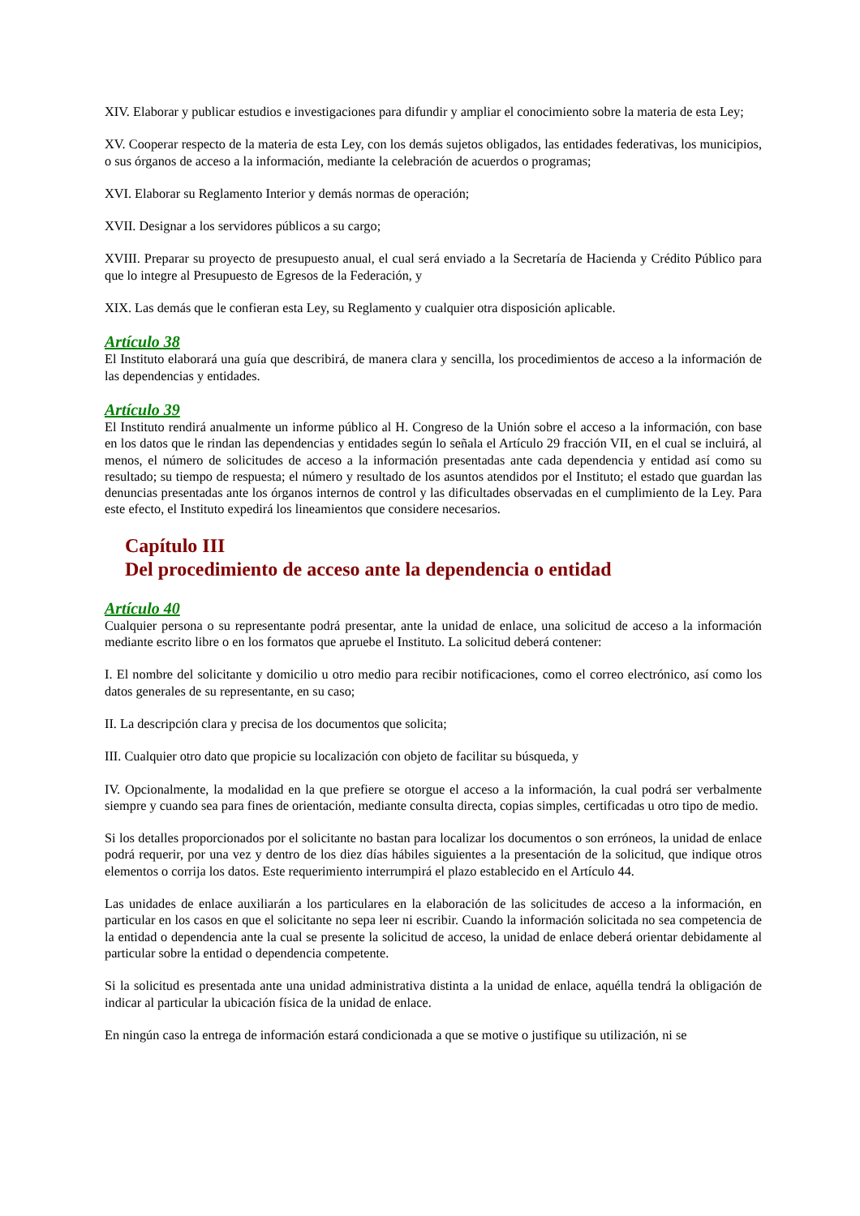XIV. Elaborar y publicar estudios e investigaciones para difundir y ampliar el conocimiento sobre la materia de esta Ley;
XV. Cooperar respecto de la materia de esta Ley, con los demás sujetos obligados, las entidades federativas, los municipios, o sus órganos de acceso a la información, mediante la celebración de acuerdos o programas;
XVI. Elaborar su Reglamento Interior y demás normas de operación;
XVII. Designar a los servidores públicos a su cargo;
XVIII. Preparar su proyecto de presupuesto anual, el cual será enviado a la Secretaría de Hacienda y Crédito Público para que lo integre al Presupuesto de Egresos de la Federación, y
XIX. Las demás que le confieran esta Ley, su Reglamento y cualquier otra disposición aplicable.
Artículo 38
El Instituto elaborará una guía que describirá, de manera clara y sencilla, los procedimientos de acceso a la información de las dependencias y entidades.
Artículo 39
El Instituto rendirá anualmente un informe público al H. Congreso de la Unión sobre el acceso a la información, con base en los datos que le rindan las dependencias y entidades según lo señala el Artículo 29 fracción VII, en el cual se incluirá, al menos, el número de solicitudes de acceso a la información presentadas ante cada dependencia y entidad así como su resultado; su tiempo de respuesta; el número y resultado de los asuntos atendidos por el Instituto; el estado que guardan las denuncias presentadas ante los órganos internos de control y las dificultades observadas en el cumplimiento de la Ley. Para este efecto, el Instituto expedirá los lineamientos que considere necesarios.
Capítulo III
Del procedimiento de acceso ante la dependencia o entidad
Artículo 40
Cualquier persona o su representante podrá presentar, ante la unidad de enlace, una solicitud de acceso a la información mediante escrito libre o en los formatos que apruebe el Instituto. La solicitud deberá contener:
I. El nombre del solicitante y domicilio u otro medio para recibir notificaciones, como el correo electrónico, así como los datos generales de su representante, en su caso;
II. La descripción clara y precisa de los documentos que solicita;
III. Cualquier otro dato que propicie su localización con objeto de facilitar su búsqueda, y
IV. Opcionalmente, la modalidad en la que prefiere se otorgue el acceso a la información, la cual podrá ser verbalmente siempre y cuando sea para fines de orientación, mediante consulta directa, copias simples, certificadas u otro tipo de medio.
Si los detalles proporcionados por el solicitante no bastan para localizar los documentos o son erróneos, la unidad de enlace podrá requerir, por una vez y dentro de los diez días hábiles siguientes a la presentación de la solicitud, que indique otros elementos o corrija los datos. Este requerimiento interrumpirá el plazo establecido en el Artículo 44.
Las unidades de enlace auxiliarán a los particulares en la elaboración de las solicitudes de acceso a la información, en particular en los casos en que el solicitante no sepa leer ni escribir. Cuando la información solicitada no sea competencia de la entidad o dependencia ante la cual se presente la solicitud de acceso, la unidad de enlace deberá orientar debidamente al particular sobre la entidad o dependencia competente.
Si la solicitud es presentada ante una unidad administrativa distinta a la unidad de enlace, aquélla tendrá la obligación de indicar al particular la ubicación física de la unidad de enlace.
En ningún caso la entrega de información estará condicionada a que se motive o justifique su utilización, ni se